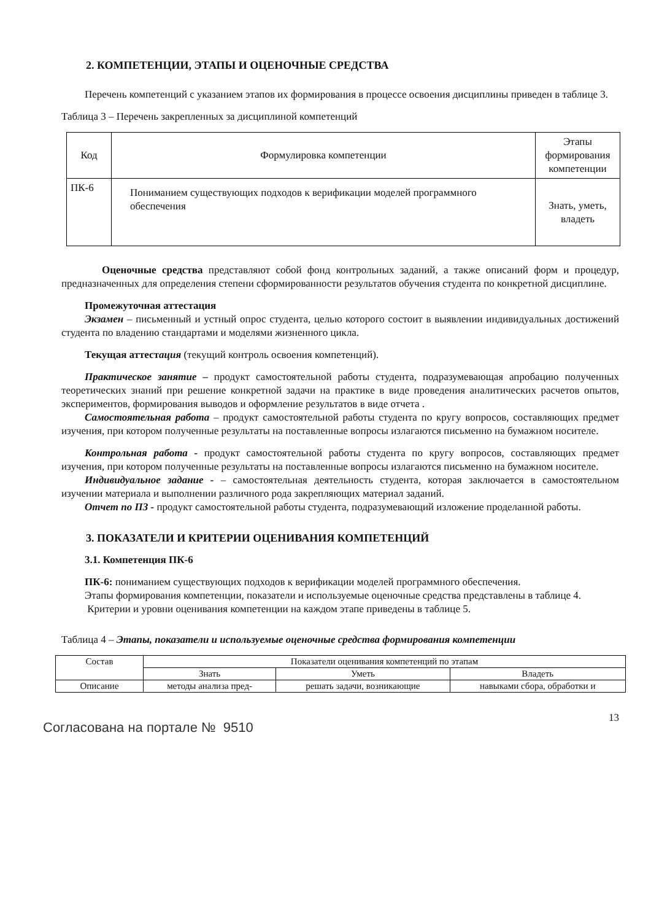2. КОМПЕТЕНЦИИ, ЭТАПЫ И ОЦЕНОЧНЫЕ СРЕДСТВА
Перечень компетенций с указанием этапов их формирования в процессе освоения дисциплины приведен в таблице 3.
Таблица 3 – Перечень закрепленных за дисциплиной компетенций
| Код | Формулировка компетенции | Этапы формирования компетенции |
| --- | --- | --- |
| ПК-6 | Пониманием существующих подходов к верификации моделей программного обеспечения | Знать, уметь, владеть |
Оценочные средства представляют собой фонд контрольных заданий, а также описаний форм и процедур, предназначенных для определения степени сформированности результатов обучения студента по конкретной дисциплине.
Промежуточная аттестация
Экзамен – письменный и устный опрос студента, целью которого состоит в выявлении индивидуальных достижений студента по владению стандартами и моделями жизненного цикла.
Текущая аттестация (текущий контроль освоения компетенций).
Практическое занятие – продукт самостоятельной работы студента, подразумевающая апробацию полученных теоретических знаний при решение конкретной задачи на практике в виде проведения аналитических расчетов опытов, экспериментов, формирования выводов и оформление результатов в виде отчета .
Самостоятельная работа – продукт самостоятельной работы студента по кругу вопросов, составляющих предмет изучения, при котором полученные результаты на поставленные вопросы излагаются письменно на бумажном носителе.
Контрольная работа - продукт самостоятельной работы студента по кругу вопросов, составляющих предмет изучения, при котором полученные результаты на поставленные вопросы излагаются письменно на бумажном носителе.
Индивидуальное задание - – самостоятельная деятельность студента, которая заключается в самостоятельном изучении материала и выполнении различного рода закрепляющих материал заданий.
Отчет по ПЗ - продукт самостоятельной работы студента, подразумевающий изложение проделанной работы.
3. ПОКАЗАТЕЛИ И КРИТЕРИИ ОЦЕНИВАНИЯ КОМПЕТЕНЦИЙ
3.1. Компетенция ПК-6
ПК-6: пониманием существующих подходов к верификации моделей программного обеспечения.
Этапы формирования компетенции, показатели и используемые оценочные средства представлены в таблице 4.
Критерии и уровни оценивания компетенции на каждом этапе приведены в таблице 5.
Таблица 4 – Этапы, показатели и используемые оценочные средства формирования компетенции
| Состав | Показатели оценивания компетенций по этапам | | |
| --- | --- | --- | --- |
| | Знать | Уметь | Владеть |
| Описание | методы анализа пред- | решать задачи, возникающие | навыками сбора, обработки и |
13
Согласована на портале № 9510